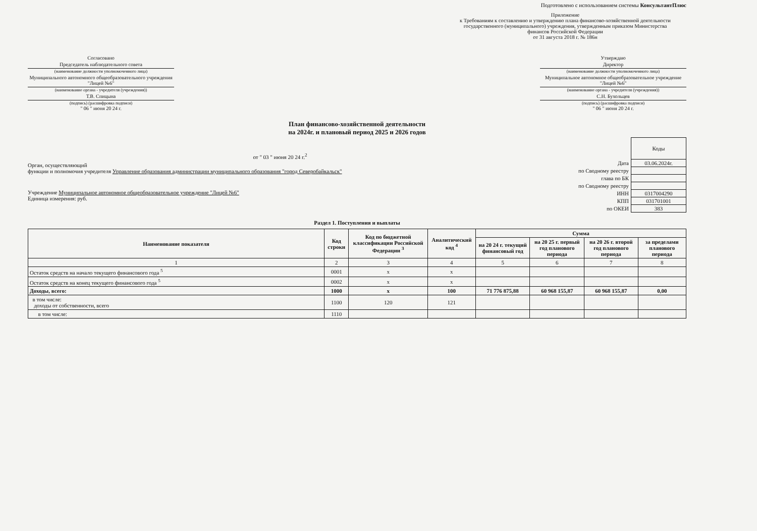Подготовлено с использованием системы КонсультантПлюс
Приложение
к Требованиям к составлению и утверждению плана финансово-хозяйственной деятельности государственного (муниципального) учреждения, утвержденным приказом Министерства финансов Российской Федерации
от 31 августа 2018 г. № 186н
Согласовано
Председатель наблюдательного совета
(наименование должности уполномоченного лица)
Муниципального автономного общеобразовательного учреждения "Лицей №6"
(наименование органа - учредителя (учреждения))
Т.В. Спицына
(подпись) (расшифровка подписи)
" 06 " июня 20 24 г.
Утверждаю
Директор
(наименование должности уполномоченного лица)
Муниципальное автономное общеобразовательное учреждение "Лицей №6"
(наименование органа - учредителя (учреждения))
С.Н. Бухольцев
(подпись) (расшифровка подписи)
" 06 " июня 20 24 г.
План финансово-хозяйственной деятельности
на 2024г. и плановый период 2025 и 2026 годов
от " 03 " июня 20 24 г.<sup>2</sup>
Орган, осуществляющий
функции и полномочия учредителя Управление образования администрации муниципального образования "город Северобайкальск"
Учреждение Муниципальное автономное общеобразовательное учреждение "Лицей №6"
Единица измерения: руб.
| | Коды |
| Дата | 03.06.2024г. |
| по Сводному реестру | |
| глава по БК | |
| по Сводному реестру | |
| ИНН | 0317004290 |
| КПП | 031701001 |
| по ОКЕИ | 383 |
Раздел 1. Поступления и выплаты
| Наименование показателя | Код строки | Код по бюджетной классификации Российской Федерации <sup>3</sup> | Аналитический код <sup>4</sup> | Сумма | | | |
| --- | --- | --- | --- | --- | --- | --- | --- |
| | | | | на 20 24 г. текущий финансовый год | на 20 25 г. первый год планового периода | на 20 26 г. второй год планового периода | за пределами планового периода |
| 1 | 2 | 3 | 4 | 5 | 6 | 7 | 8 |
| Остаток средств на начало текущего финансового года <sup>5</sup> | 0001 | x | x | | | | |
| Остаток средств на конец текущего финансового года <sup>5</sup> | 0002 | x | x | | | | |
| Доходы, всего: | 1000 | x | 100 | 71 776 875,88 | 60 968 155,87 | 60 968 155,87 | 0,00 |
| в том числе: доходы от собственности, всего | 1100 | 120 | 121 | | | | |
| в том числе: | 1110 | | | | | | |